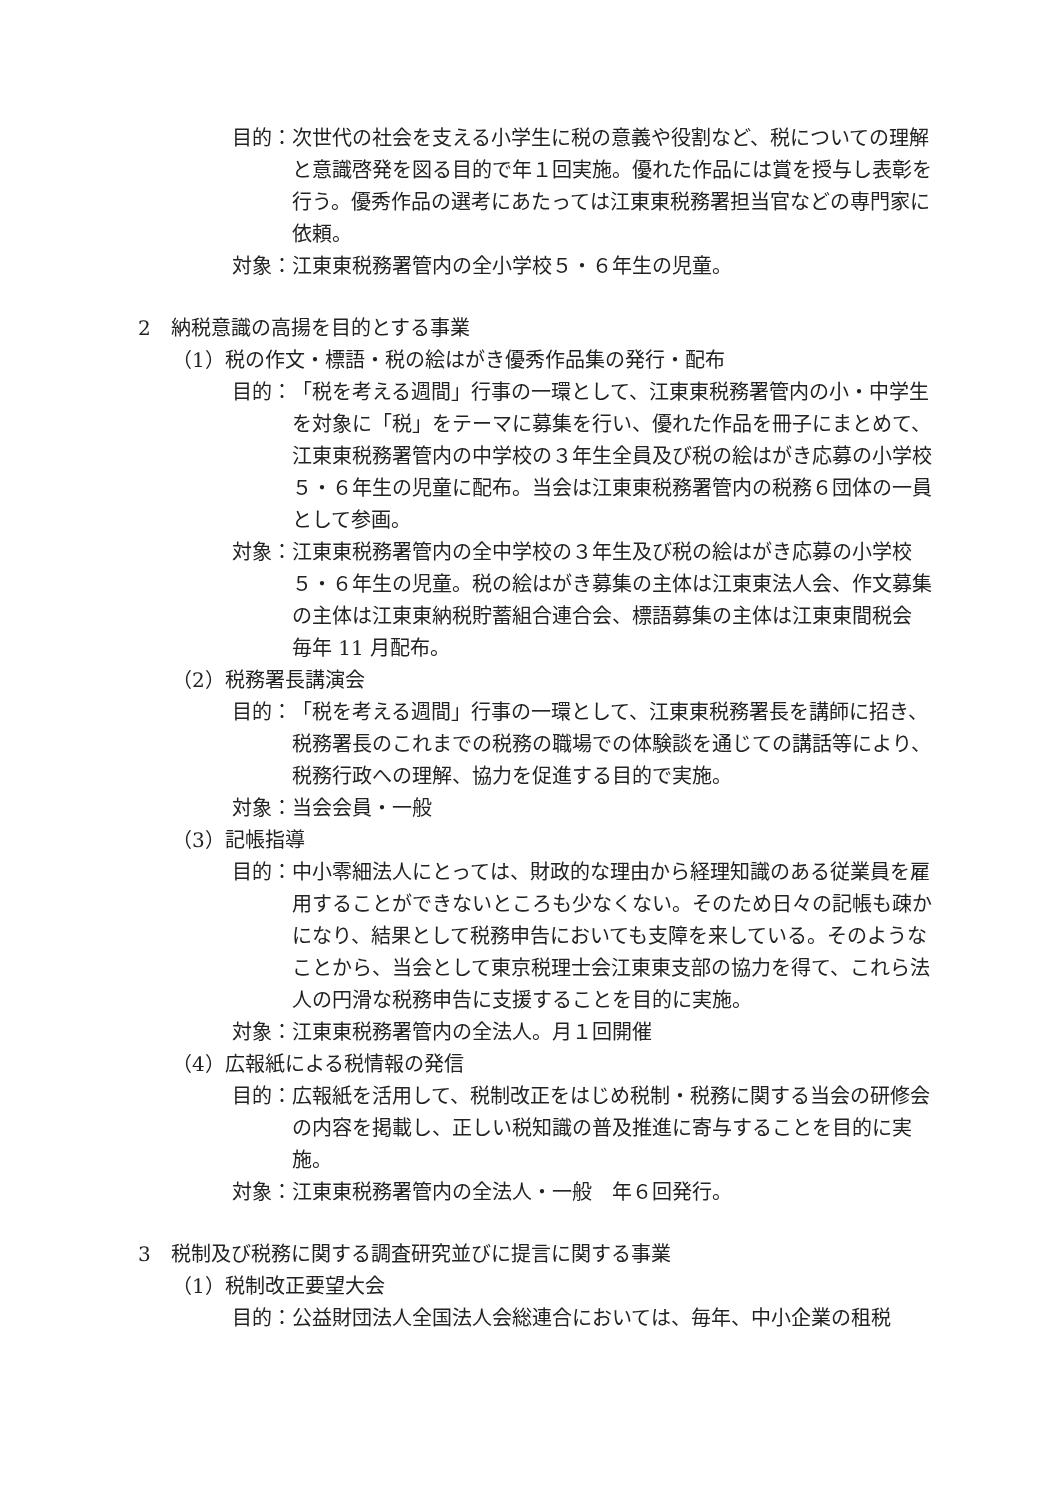目的： 次世代の社会を支える小学生に税の意義や役割など、税についての理解と意識啓発を図る目的で年１回実施。優れた作品には賞を授与し表彰を行う。優秀作品の選考にあたっては江東東税務署担当官などの専門家に依頼。
対象： 江東東税務署管内の全小学校５・６年生の児童。
2　納税意識の高揚を目的とする事業
（1）税の作文・標語・税の絵はがき優秀作品集の発行・配布
目的： 「税を考える週間」行事の一環として、江東東税務署管内の小・中学生を対象に「税」をテーマに募集を行い、優れた作品を冊子にまとめて、江東東税務署管内の中学校の３年生全員及び税の絵はがき応募の小学校５・６年生の児童に配布。当会は江東東税務署管内の税務６団体の一員として参画。
対象： 江東東税務署管内の全中学校の３年生及び税の絵はがき応募の小学校５・６年生の児童。税の絵はがき募集の主体は江東東法人会、作文募集の主体は江東東納税貯蓄組合連合会、標語募集の主体は江東東間税会　毎年 11 月配布。
（2）税務署長講演会
目的： 「税を考える週間」行事の一環として、江東東税務署長を講師に招き、税務署長のこれまでの税務の職場での体験談を通じての講話等により、税務行政への理解、協力を促進する目的で実施。
対象： 当会会員・一般
（3）記帳指導
目的： 中小零細法人にとっては、財政的な理由から経理知識のある従業員を雇用することができないところも少なくない。そのため日々の記帳も疎かになり、結果として税務申告においても支障を来している。そのようなことから、当会として東京税理士会江東東支部の協力を得て、これら法人の円滑な税務申告に支援することを目的に実施。
対象： 江東東税務署管内の全法人。月１回開催
（4）広報紙による税情報の発信
目的： 広報紙を活用して、税制改正をはじめ税制・税務に関する当会の研修会の内容を掲載し、正しい税知識の普及推進に寄与することを目的に実施。
対象： 江東東税務署管内の全法人・一般　年６回発行。
3　税制及び税務に関する調査研究並びに提言に関する事業
（1）税制改正要望大会
目的： 公益財団法人全国法人会総連合においては、毎年、中小企業の租税